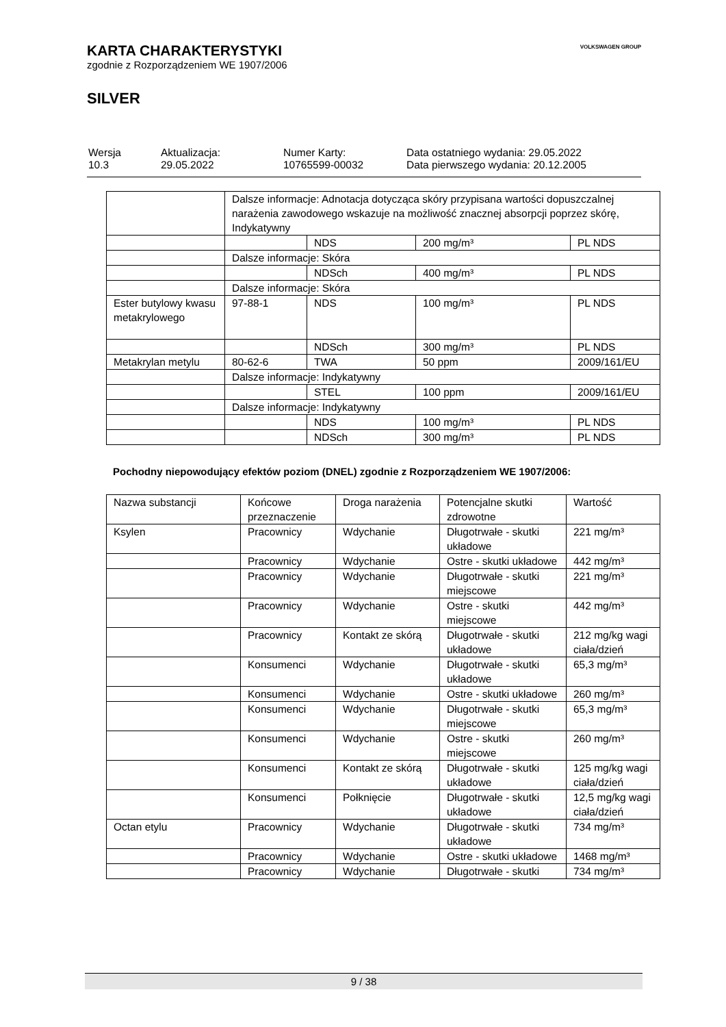KARTA CHARAKTERYSTYKI
zgodnie z Rozporządzeniem WE 1907/2006
SILVER
VOLKSWAGEN GROUP
| Wersja 10.3 | Aktualizacja: 29.05.2022 | Numer Karty: 10765599-00032 | Data ostatniego wydania: 29.05.2022 Data pierwszego wydania: 20.12.2005 |
| | Dalsze informacje: Adnotacja dotycząca skóry przypisana wartości dopuszczalnej narażenia zawodowego wskazuje na możliwość znacznej absorpcji poprzez skórę, Indykatywny | | | |
| | | NDS | 200 mg/m³ | PL NDS |
| | Dalsze informacje: Skóra | | | |
| | | NDSch | 400 mg/m³ | PL NDS |
| | Dalsze informacje: Skóra | | | |
| Ester butylowy kwasu metakrylowego | 97-88-1 | NDS | 100 mg/m³ | PL NDS |
| | | NDSch | 300 mg/m³ | PL NDS |
| Metakrylan metylu | 80-62-6 | TWA | 50 ppm | 2009/161/EU |
| | Dalsze informacje: Indykatywny | | | |
| | | STEL | 100 ppm | 2009/161/EU |
| | Dalsze informacje: Indykatywny | | | |
| | | NDS | 100 mg/m³ | PL NDS |
| | | NDSch | 300 mg/m³ | PL NDS |
Pochodny niepowodujący efektów poziom (DNEL) zgodnie z Rozporządzeniem WE 1907/2006:
| Nazwa substancji | Końcowe przeznaczenie | Droga narażenia | Potencjalne skutki zdrowotne | Wartość |
| Ksylen | Pracownicy | Wdychanie | Długotrwałe - skutki układowe | 221 mg/m³ |
| | Pracownicy | Wdychanie | Ostre - skutki układowe | 442 mg/m³ |
| | Pracownicy | Wdychanie | Długotrwałe - skutki miejscowe | 221 mg/m³ |
| | Pracownicy | Wdychanie | Ostre - skutki miejscowe | 442 mg/m³ |
| | Pracownicy | Kontakt ze skórą | Długotrwałe - skutki układowe | 212 mg/kg wagi ciała/dzień |
| | Konsumenci | Wdychanie | Długotrwałe - skutki układowe | 65,3 mg/m³ |
| | Konsumenci | Wdychanie | Ostre - skutki układowe | 260 mg/m³ |
| | Konsumenci | Wdychanie | Długotrwałe - skutki miejscowe | 65,3 mg/m³ |
| | Konsumenci | Wdychanie | Ostre - skutki miejscowe | 260 mg/m³ |
| | Konsumenci | Kontakt ze skórą | Długotrwałe - skutki układowe | 125 mg/kg wagi ciała/dzień |
| | Konsumenci | Połknięcie | Długotrwałe - skutki układowe | 12,5 mg/kg wagi ciała/dzień |
| Octan etylu | Pracownicy | Wdychanie | Długotrwałe - skutki układowe | 734 mg/m³ |
| | Pracownicy | Wdychanie | Ostre - skutki układowe | 1468 mg/m³ |
| | Pracownicy | Wdychanie | Długotrwałe - skutki | 734 mg/m³ |
9 / 38